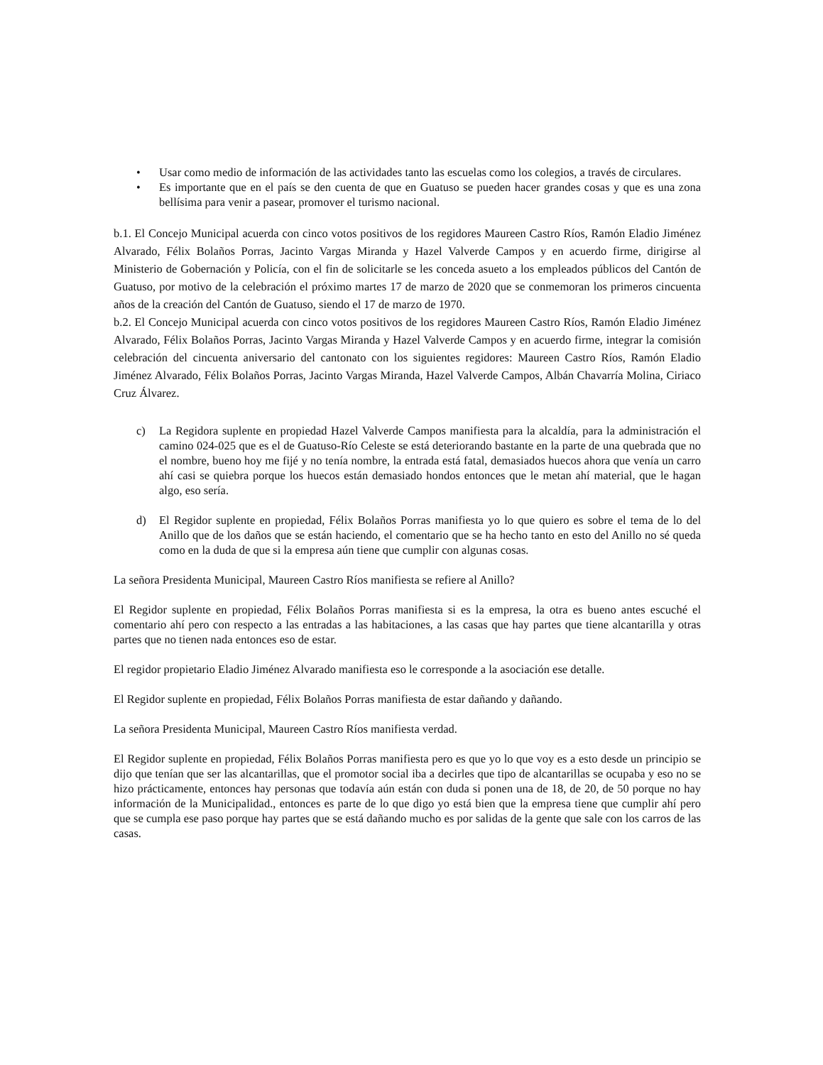• Usar como medio de información de las actividades tanto las escuelas como los colegios, a través de circulares.
• Es importante que en el país se den cuenta de que en Guatuso se pueden hacer grandes cosas y que es una zona bellísima para venir a pasear, promover el turismo nacional.
b.1. El Concejo Municipal acuerda con cinco votos positivos de los regidores Maureen Castro Ríos, Ramón Eladio Jiménez Alvarado, Félix Bolaños Porras, Jacinto Vargas Miranda y Hazel Valverde Campos y en acuerdo firme, dirigirse al Ministerio de Gobernación y Policía, con el fin de solicitarle se les conceda asueto a los empleados públicos del Cantón de Guatuso, por motivo de la celebración el próximo martes 17 de marzo de 2020 que se conmemoran los primeros cincuenta años de la creación del Cantón de Guatuso, siendo el 17 de marzo de 1970.
b.2. El Concejo Municipal acuerda con cinco votos positivos de los regidores Maureen Castro Ríos, Ramón Eladio Jiménez Alvarado, Félix Bolaños Porras, Jacinto Vargas Miranda y Hazel Valverde Campos y en acuerdo firme, integrar la comisión celebración del cincuenta aniversario del cantonato con los siguientes regidores: Maureen Castro Ríos, Ramón Eladio Jiménez Alvarado, Félix Bolaños Porras, Jacinto Vargas Miranda, Hazel Valverde Campos, Albán Chavarría Molina, Ciriaco Cruz Álvarez.
c) La Regidora suplente en propiedad Hazel Valverde Campos manifiesta para la alcaldía, para la administración el camino 024-025 que es el de Guatuso-Río Celeste se está deteriorando bastante en la parte de una quebrada que no el nombre, bueno hoy me fijé y no tenía nombre, la entrada está fatal, demasiados huecos ahora que venía un carro ahí casi se quiebra porque los huecos están demasiado hondos entonces que le metan ahí material, que le hagan algo, eso sería.
d) El Regidor suplente en propiedad, Félix Bolaños Porras manifiesta yo lo que quiero es sobre el tema de lo del Anillo que de los daños que se están haciendo, el comentario que se ha hecho tanto en esto del Anillo no sé queda como en la duda de que si la empresa aún tiene que cumplir con algunas cosas.
La señora Presidenta Municipal, Maureen Castro Ríos manifiesta se refiere al Anillo?
El Regidor suplente en propiedad, Félix Bolaños Porras manifiesta si es la empresa, la otra es bueno antes escuché el comentario ahí pero con respecto a las entradas a las habitaciones, a las casas que hay partes que tiene alcantarilla y otras partes que no tienen nada entonces eso de estar.
El regidor propietario Eladio Jiménez Alvarado manifiesta eso le corresponde a la asociación ese detalle.
El Regidor suplente en propiedad, Félix Bolaños Porras manifiesta de estar dañando y dañando.
La señora Presidenta Municipal, Maureen Castro Ríos manifiesta verdad.
El Regidor suplente en propiedad, Félix Bolaños Porras manifiesta pero es que yo lo que voy es a esto desde un principio se dijo que tenían que ser las alcantarillas, que el promotor social iba a decirles que tipo de alcantarillas se ocupaba y eso no se hizo prácticamente, entonces hay personas que todavía aún están con duda si ponen una de 18, de 20, de 50 porque no hay información de la Municipalidad., entonces es parte de lo que digo yo está bien que la empresa tiene que cumplir ahí pero que se cumpla ese paso porque hay partes que se está dañando mucho es por salidas de la gente que sale con los carros de las casas.